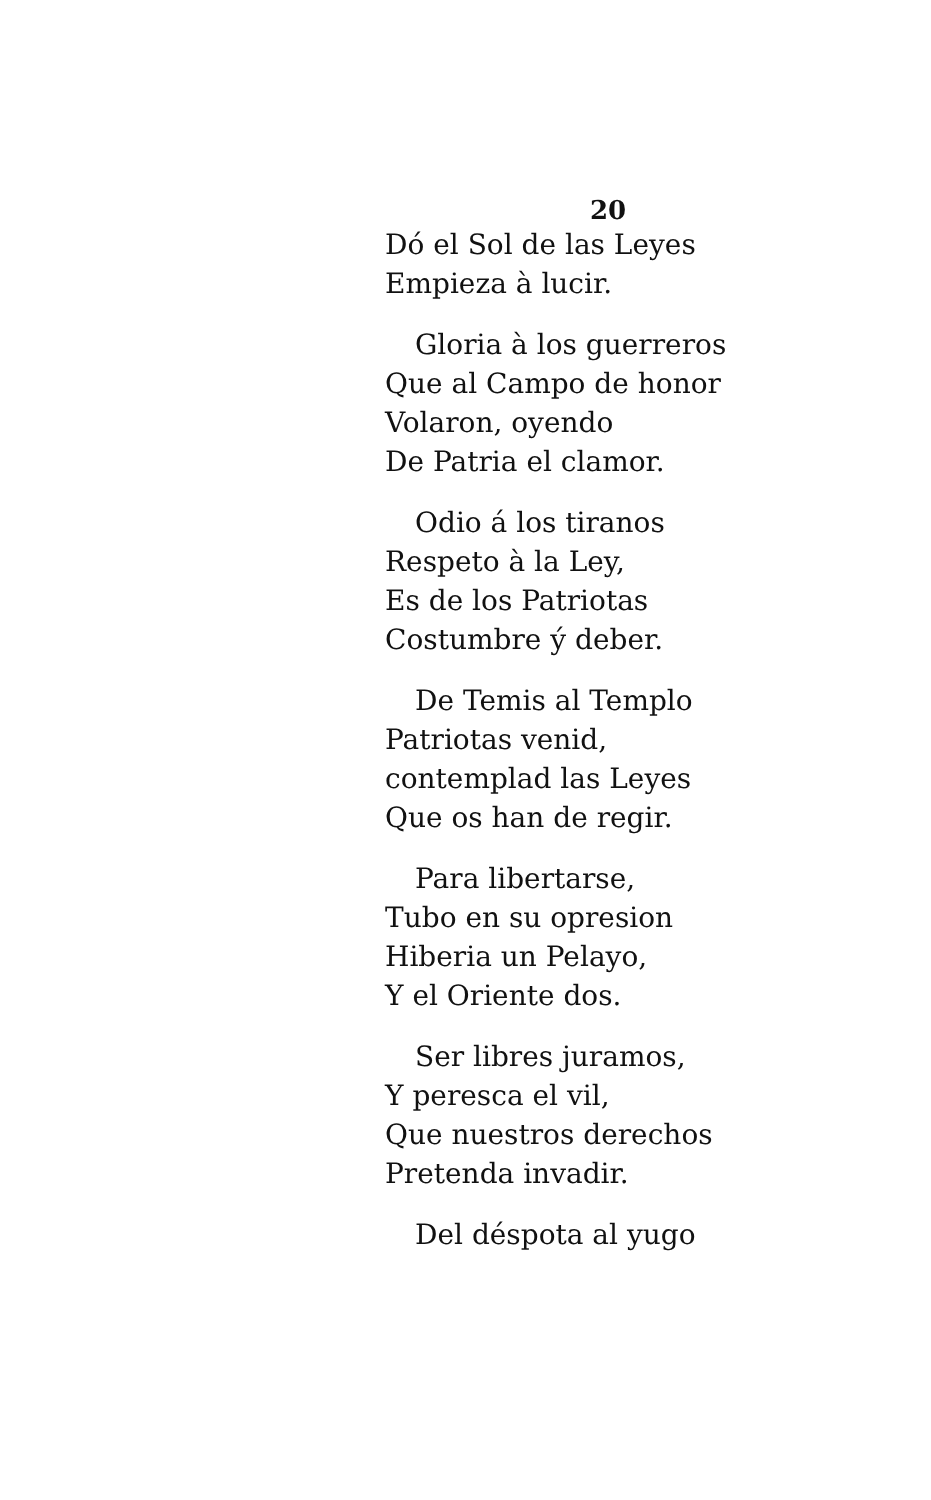20
Dó el Sol de las Leyes
Empieza à lucir.
Gloria à los guerreros
Que al Campo de honor
Volaron, oyendo
De Patria el clamor.
Odio á los tiranos
Respeto à la Ley,
Es de los Patriotas
Costumbre ý deber.
De Temis al Templo
Patriotas venid,
contemplad las Leyes
Que os han de regir.
Para libertarse,
Tubo en su opresion
Hiberia un Pelayo,
Y el Oriente dos.
Ser libres juramos,
Y peresca el vil,
Que nuestros derechos
Pretenda invadir.
Del déspota al yugo